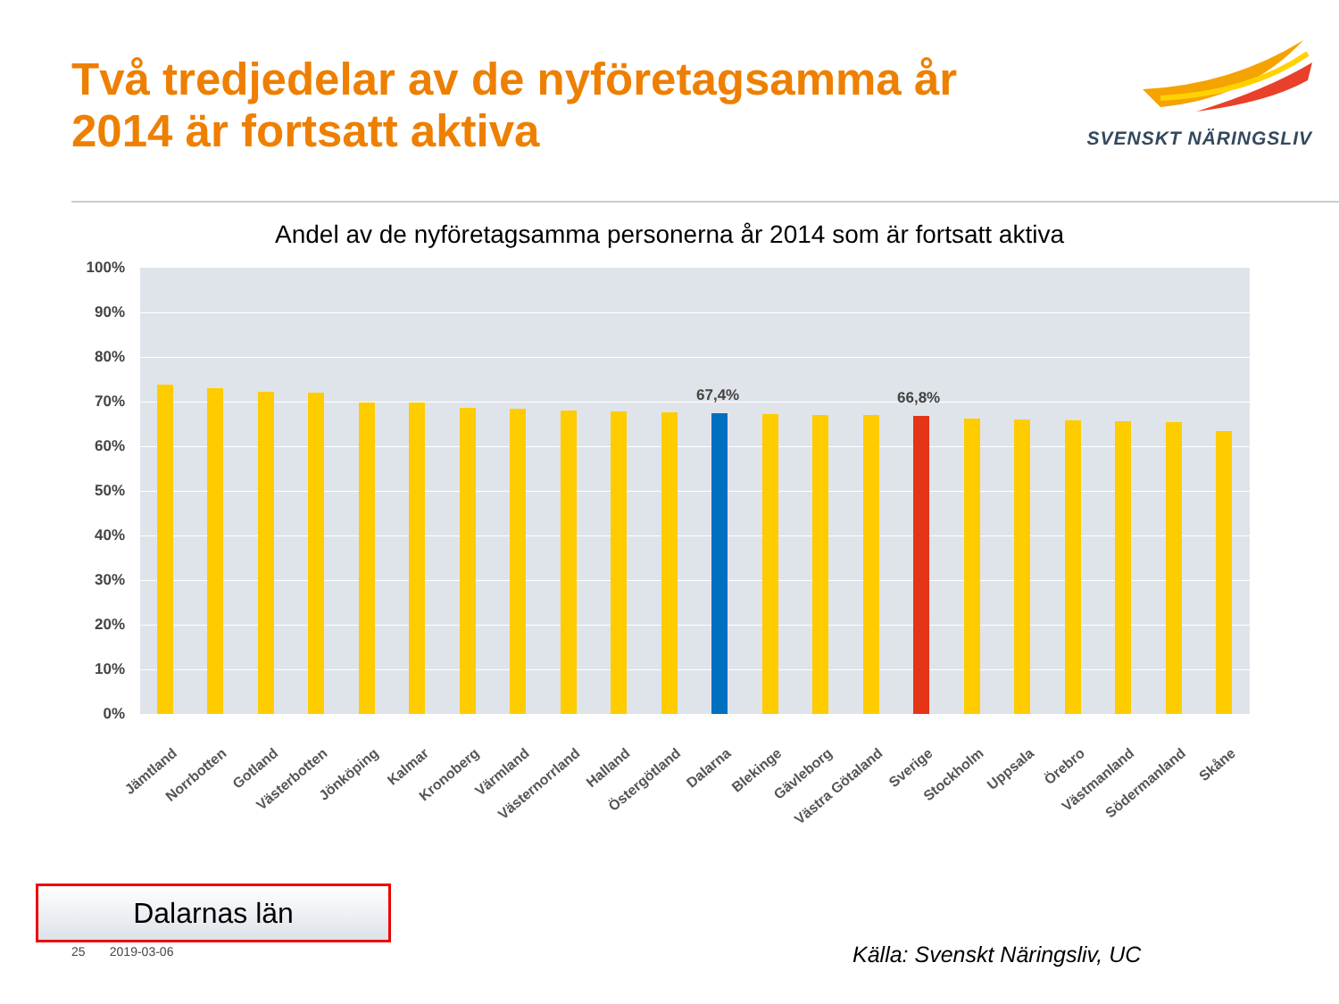Två tredjedelar av de nyföretagsamma år
2014 är fortsatt aktiva
SVENSKT NÄRINGSLIV
Andel av de nyföretagsamma personerna år 2014 som är fortsatt aktiva
100%
90%
80%
70%
60%
50%
40%
30%
20%
10%
0%
67,4% 66,8%
Jämtland Norrbotten Gotland Västerbotten Jönköping Kalmar Kronoberg Värmland Västernorrland Halland Östergötland Dalarna Blekinge Gävleborg Västra Götaland Sverige Stockholm Uppsala Örebro Västmanland Södermanland Skåne
Dalarnas län
25 2019-03-06 Källa: Svenskt Näringsliv, UC